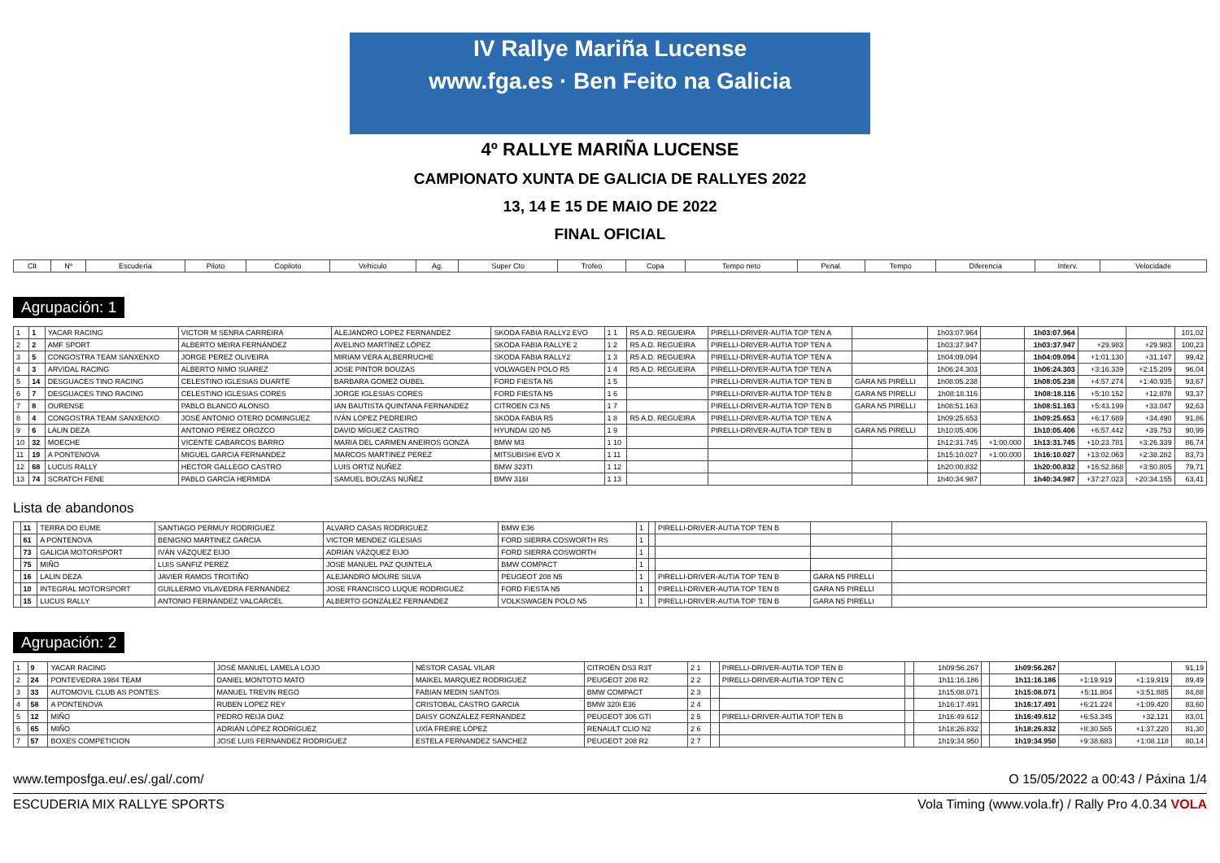IV Rallye Mariña Lucense
www.fga.es · Ben Feito na Galicia
4º RALLYE MARIÑA LUCENSE
CAMPIONATO XUNTA DE GALICIA DE RALLYES 2022
13, 14 E 15 DE MAIO DE 2022
FINAL OFICIAL
| Clt | Nº | Escudería | Piloto | Copiloto | Vehículo | Ag. | Super Cto | Trofeo | Copa | Tempo neto | Penal. | Tempo | Diferencia | Interv. | Velocidade |
| --- | --- | --- | --- | --- | --- | --- | --- | --- | --- | --- | --- | --- | --- | --- | --- |
Agrupación: 1
| 1 | 1 | YACAR RACING | VICTOR M SENRA CARREIRA | ALEJANDRO LOPEZ FERNANDEZ | SKODA FABIA RALLY2 EVO | 1 1 | R5 A.D. REGUEIRA | PIRELLI-DRIVER-AUTIA TOP TEN A | | 1h03:07.964 | | 1h03:07.964 | | | 101,02 |
| 2 | 2 | AMF SPORT | ALBERTO MEIRA FERNÁNDEZ | AVELINO MARTÍNEZ LÓPEZ | SKODA FABIA RALLYE 2 | 1 2 | R5 A.D. REGUEIRA | PIRELLI-DRIVER-AUTIA TOP TEN A | | 1h03:37.947 | | 1h03:37.947 | +29.983 | +29.983 | 100,23 |
| 3 | 5 | CONGOSTRA TEAM SANXENXO | JORGE PEREZ OLIVEIRA | MIRIAM VERA ALBERRUCHE | SKODA FABIA RALLY2 | 1 3 | R5 A.D. REGUEIRA | PIRELLI-DRIVER-AUTIA TOP TEN A | | 1h04:09.094 | | 1h04:09.094 | +1:01.130 | +31.147 | 99,42 |
| 4 | 3 | ARVIDAL RACING | ALBERTO NIMO SUAREZ | JOSE PINTOR BOUZAS | VOLWAGEN POLO R5 | 1 4 | R5 A.D. REGUEIRA | PIRELLI-DRIVER-AUTIA TOP TEN A | | 1h06:24.303 | | 1h06:24.303 | +3:16.339 | +2:15.209 | 96,04 |
| 5 | 14 | DESGUACES TINO RACING | CELESTINO IGLESIAS DUARTE | BARBARA GOMEZ OUBEL | FORD FIESTA N5 | 1 5 | | PIRELLI-DRIVER-AUTIA TOP TEN B | GARA N5 PIRELLI | 1h08:05.238 | | 1h08:05.238 | +4:57.274 | +1:40.935 | 93,67 |
| 6 | 7 | DESGUACES TINO RACING | CELESTINO IGLESIAS CORES | JORGE IGLESIAS CORES | FORD FIESTA N5 | 1 6 | | PIRELLI-DRIVER-AUTIA TOP TEN B | GARA N5 PIRELLI | 1h08:18.116 | | 1h08:18.116 | +5:10.152 | +12.878 | 93,37 |
| 7 | 8 | OURENSE | PABLO BLANCO ALONSO | IAN BAUTISTA QUINTANA FERNANDEZ | CITROEN C3 N5 | 1 7 | | PIRELLI-DRIVER-AUTIA TOP TEN B | GARA N5 PIRELLI | 1h08:51.163 | | 1h08:51.163 | +5:43.199 | +33.047 | 92,63 |
| 8 | 4 | CONGOSTRA TEAM SANXENXO | JOSÉ ANTONIO OTERO DOMINGUEZ | IVÁN LÓPEZ PEDREIRO | SKODA FABIA R5 | 1 8 | R5 A.D. REGUEIRA | PIRELLI-DRIVER-AUTIA TOP TEN A | | 1h09:25.653 | | 1h09:25.653 | +6:17.689 | +34.490 | 91,86 |
| 9 | 6 | LALIN DEZA | ANTONIO PÉREZ OROZCO | DAVID MÍGUEZ CASTRO | HYUNDAI I20 N5 | 1 9 | | PIRELLI-DRIVER-AUTIA TOP TEN B | GARA N5 PIRELLI | 1h10:05.406 | | 1h10:05.406 | +6:57.442 | +39.753 | 90,99 |
| 10 | 32 | MOECHE | VICENTE CABARCOS BARRO | MARIA DEL CARMEN ANEIROS GONZÁ | BMW M3 | 1 10 | | | | 1h12:31.745 | +1:00.000 | 1h13:31.745 | +10:23.781 | +3:26.339 | 86,74 |
| 11 | 19 | A PONTENOVA | MIGUEL GARCIA FERNANDEZ | MARCOS MARTINEZ PEREZ | MITSUBISHI EVO X | 1 11 | | | | 1h15:10.027 | +1:00.000 | 1h16:10.027 | +13:02.063 | +2:38.282 | 83,73 |
| 12 | 68 | LUCUS RALLY | HECTOR GALLEGO CASTRO | LUIS ORTIZ NUÑEZ | BMW 323TI | 1 12 | | | | 1h20:00.832 | | 1h20:00.832 | +16:52.868 | +3:50.805 | 79,71 |
| 13 | 74 | SCRATCH FENE | PABLO GARCÍA HERMIDA | SAMUEL BOUZAS NÚÑEZ | BMW 316I | 1 13 | | | | 1h40:34.987 | | 1h40:34.987 | +37:27.023 | +20:34.155 | 63,41 |
Lista de abandonos
| | 11 | TERRA DO EUME | SANTIAGO PERMUY RODRIGUEZ | ALVARO CASAS RODRIGUEZ | BMW E36 | 1 | | PIRELLI-DRIVER-AUTIA TOP TEN B | | |
| | 61 | A PONTENOVA | BENIGNO MARTINEZ GARCIA | VICTOR MENDEZ IGLESIAS | FORD SIERRA COSWORTH RS | 1 | | | | |
| | 73 | GALICIA MOTORSPORT | IVÁN VÁZQUEZ EIJO | ADRIÁN VÁZQUEZ EIJO | FORD SIERRA COSWORTH | 1 | | | | |
| | 75 | MIÑO | LUIS SANFIZ PEREZ | JOSE MANUEL PAZ QUINTELA | BMW COMPACT | 1 | | | | |
| | 16 | LALIN DEZA | JAVIER RAMOS TROITIÑO | ALEJANDRO MOURE SILVA | PEUGEOT 208 N5 | 1 | | PIRELLI-DRIVER-AUTIA TOP TEN B | GARA N5 PIRELLI | |
| | 10 | INTEGRAL MOTORSPORT | GUILLERMO VILAVEDRA FERNANDEZ | JOSE FRANCISCO LUQUE RODRIGUEZ | FORD FIESTA N5 | 1 | | PIRELLI-DRIVER-AUTIA TOP TEN B | GARA N5 PIRELLI | |
| | 15 | LUCUS RALLY | ANTONIO FERNÁNDEZ VALCÁRCEL | ALBERTO GONZÁLEZ FERNÁNDEZ | VOLKSWAGEN POLO N5 | 1 | | PIRELLI-DRIVER-AUTIA TOP TEN B | GARA N5 PIRELLI | |
Agrupación: 2
| 1 | 9 | YACAR RACING | JOSÉ MANUEL LAMELA LOJO | NÉSTOR CASAL VILAR | CITROËN DS3 R3T | 2 1 | | PIRELLI-DRIVER-AUTIA TOP TEN B | | 1h09:56.267 | | 1h09:56.267 | | | 91,19 |
| 2 | 24 | PONTEVEDRA 1984 TEAM | DANIEL MONTOTO MATO | MAIKEL MARQUEZ RODRIGUEZ | PEUGEOT 208 R2 | 2 2 | | PIRELLI-DRIVER-AUTIA TOP TEN C | | 1h11:16.186 | | 1h11:16.186 | +1:19.919 | +1:19.919 | 89,49 |
| 3 | 33 | AUTOMOVIL CLUB AS PONTES | MANUEL TREVIN REGO | FABIAN MEDIN SANTOS | BMW COMPACT | 2 3 | | | | 1h15:08.071 | | 1h15:08.071 | +5:11.804 | +3:51.885 | 84,88 |
| 4 | 58 | A PONTENOVA | RUBEN LOPEZ REY | CRISTOBAL CASTRO GARCIA | BMW 320i E36 | 2 4 | | | | 1h16:17.491 | | 1h16:17.491 | +6:21.224 | +1:09.420 | 83,60 |
| 5 | 12 | MIÑO | PEDRO REIJA DIAZ | DAISY GONZALEZ FERNANDEZ | PEUGEOT 306 GTI | 2 5 | | PIRELLI-DRIVER-AUTIA TOP TEN B | | 1h16:49.612 | | 1h16:49.612 | +6:53.345 | +32.121 | 83,01 |
| 6 | 65 | MIÑO | ADRIÁN LÓPEZ RODRÍGUEZ | UXÍA FREIRE LÓPEZ | RENAULT CLIO N2 | 2 6 | | | | 1h18:26.832 | | 1h18:26.832 | +8:30.565 | +1:37.220 | 81,30 |
| 7 | 57 | BOXES COMPETICION | JOSE LUIS FERNANDEZ RODRIGUEZ | ESTELA FERNANDEZ SANCHEZ | PEUGEOT 208 R2 | 2 7 | | | | 1h19:34.950 | | 1h19:34.950 | +9:38.683 | +1:08.118 | 80,14 |
www.temposfga.eu/.es/.gal/.com/ O 15/05/2022 a 00:43 / Páxina 1/4
ESCUDERIA MIX RALLYE SPORTS Vola Timing (www.vola.fr) / Rally Pro 4.0.34 VOLA